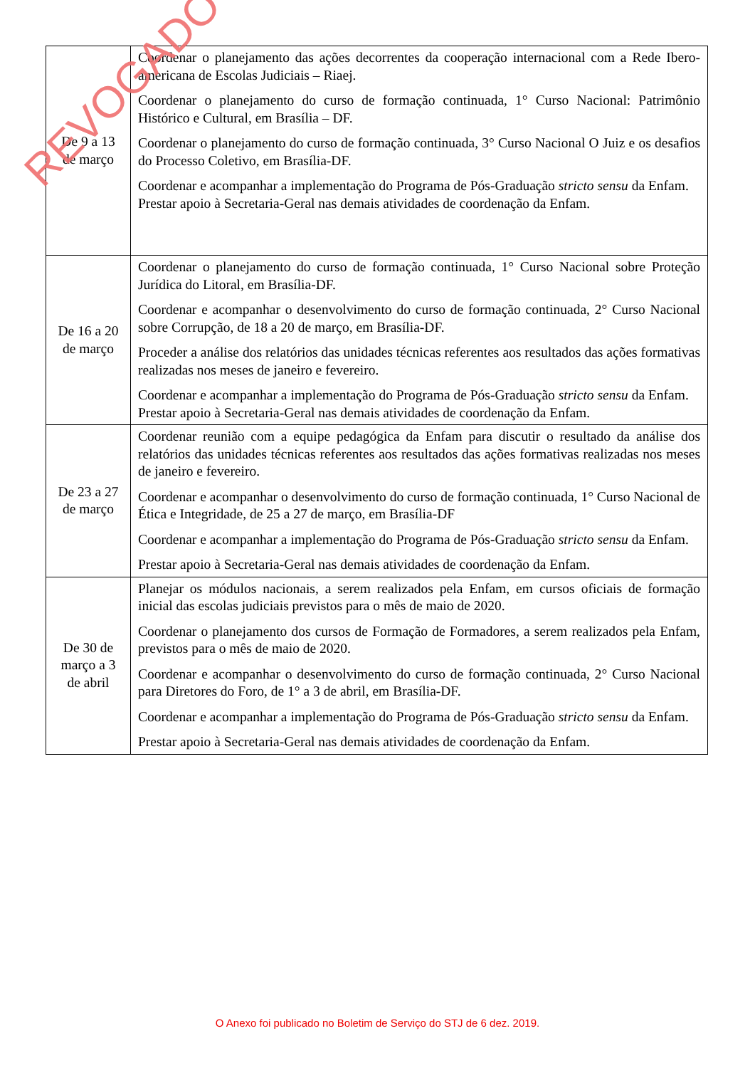| De 9 a 13 de março | Coordenar o planejamento das ações decorrentes da cooperação internacional com a Rede Ibero-americana de Escolas Judiciais – Riaej. Coordenar o planejamento do curso de formação continuada, 1° Curso Nacional: Patrimônio Histórico e Cultural, em Brasília – DF. Coordenar o planejamento do curso de formação continuada, 3° Curso Nacional O Juiz e os desafios do Processo Coletivo, em Brasília-DF. Coordenar e acompanhar a implementação do Programa de Pós-Graduação stricto sensu da Enfam. Prestar apoio à Secretaria-Geral nas demais atividades de coordenação da Enfam. |
| De 16 a 20 de março | Coordenar o planejamento do curso de formação continuada, 1° Curso Nacional sobre Proteção Jurídica do Litoral, em Brasília-DF. Coordenar e acompanhar o desenvolvimento do curso de formação continuada, 2° Curso Nacional sobre Corrupção, de 18 a 20 de março, em Brasília-DF. Proceder a análise dos relatórios das unidades técnicas referentes aos resultados das ações formativas realizadas nos meses de janeiro e fevereiro. Coordenar e acompanhar a implementação do Programa de Pós-Graduação stricto sensu da Enfam. Prestar apoio à Secretaria-Geral nas demais atividades de coordenação da Enfam. |
| De 23 a 27 de março | Coordenar reunião com a equipe pedagógica da Enfam para discutir o resultado da análise dos relatórios das unidades técnicas referentes aos resultados das ações formativas realizadas nos meses de janeiro e fevereiro. Coordenar e acompanhar o desenvolvimento do curso de formação continuada, 1° Curso Nacional de Ética e Integridade, de 25 a 27 de março, em Brasília-DF Coordenar e acompanhar a implementação do Programa de Pós-Graduação stricto sensu da Enfam. Prestar apoio à Secretaria-Geral nas demais atividades de coordenação da Enfam. |
| De 30 de março a 3 de abril | Planejar os módulos nacionais, a serem realizados pela Enfam, em cursos oficiais de formação inicial das escolas judiciais previstos para o mês de maio de 2020. Coordenar o planejamento dos cursos de Formação de Formadores, a serem realizados pela Enfam, previstos para o mês de maio de 2020. Coordenar e acompanhar o desenvolvimento do curso de formação continuada, 2° Curso Nacional para Diretores do Foro, de 1° a 3 de abril, em Brasília-DF. Coordenar e acompanhar a implementação do Programa de Pós-Graduação stricto sensu da Enfam. Prestar apoio à Secretaria-Geral nas demais atividades de coordenação da Enfam. |
REVOGADO
O Anexo foi publicado no Boletim de Serviço do STJ de 6 dez. 2019.